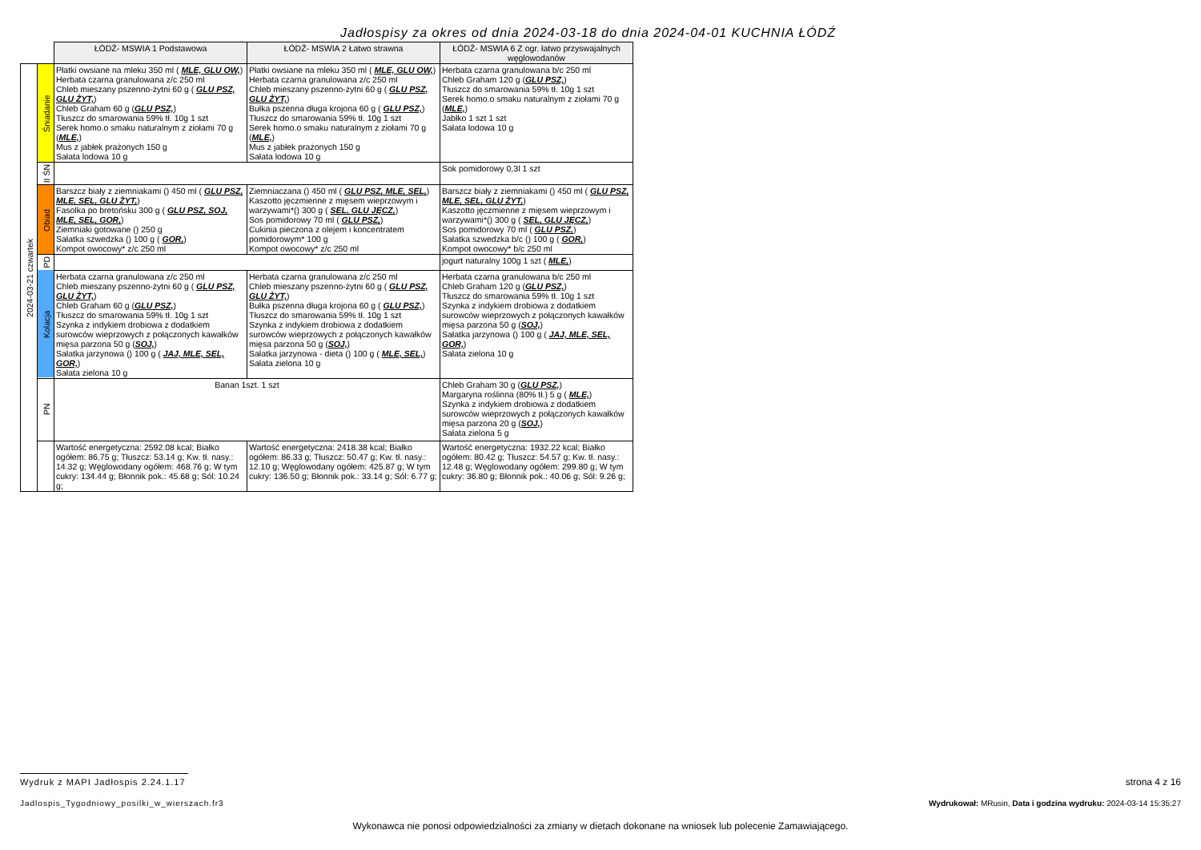Jadłospisy za okres od dnia 2024-03-18 do dnia 2024-04-01 KUCHNIA ŁÓDŹ
| | | ŁÓDŹ- MSWIA 1 Podstawowa | ŁÓDŹ- MSWIA 2 Łatwo strawna | ŁÓDŹ- MSWIA 6 Z ogr. łatwo przyswajalnych węglowodanów |
| 2024-03-21 czwartek | Śniadanie | Płatki owsiane na mleku 350 ml ( MLE, GLU OW, ) Herbata czarna granulowana z/c 250 ml Chleb mieszany pszenno-żytni 60 g ( GLU PSZ, GLU ŻYT, ) Chleb Graham 60 g ( GLU PSZ, ) Tłuszcz do smarowania 59% tł. 10g 1 szt Serek homo.o smaku naturalnym z ziołami 70 g ( MLE, ) Mus z jabłek prażonych 150 g Sałata lodowa 10 g | Płatki owsiane na mleku 350 ml ( MLE, GLU OW, ) Herbata czarna granulowana z/c 250 ml Chleb mieszany pszenno-żytni 60 g ( GLU PSZ, GLU ŻYT, ) Bułka pszenna długa krojona 60 g ( GLU PSZ, ) Tłuszcz do smarowania 59% tł. 10g 1 szt Serek homo.o smaku naturalnym z ziołami 70 g ( MLE, ) Mus z jabłek prażonych 150 g Sałata lodowa 10 g | Herbata czarna granulowana b/c 250 ml Chleb Graham 120 g ( GLU PSZ, ) Tłuszcz do smarowania 59% tł. 10g 1 szt Serek homo.o smaku naturalnym z ziołami 70 g ( MLE, ) Jabłko 1 szt 1 szt Sałata lodowa 10 g |
| | II ŚN | | | Sok pomidorowy 0,3l 1 szt |
| | Obiad | Barszcz biały z ziemniakami () 450 ml ( GLU PSZ, MLE, SEL, GLU ŻYT, ) Fasolka po bretońsku 300 g ( GLU PSZ, SOJ, MLE, SEL, GOR, ) Ziemniaki gotowane () 250 g Sałatka szwedzka () 100 g ( GOR, ) Kompot owocowy* z/c 250 ml | Ziemniaczana () 450 ml ( GLU PSZ, MLE, SEL, ) Kaszotto jęczmienne z mięsem wieprzowym i warzywami*() 300 g ( SEL, GLU JĘCZ, ) Sos pomidorowy 70 ml ( GLU PSZ, ) Cukinia pieczona z olejem i koncentratem pomidorowym* 100 g Kompot owocowy* z/c 250 ml | Barszcz biały z ziemniakami () 450 ml ( GLU PSZ, MLE, SEL, GLU ŻYT, ) Kaszotto jęczmienne z mięsem wieprzowym i warzywami*() 300 g ( SEL, GLU JĘCZ, ) Sos pomidorowy 70 ml ( GLU PSZ, ) Sałatka szwedzka b/c () 100 g ( GOR, ) Kompot owocowy* b/c 250 ml |
| | PD | | | jogurt naturalny 100g 1 szt ( MLE, ) |
| | Kolacja | Herbata czarna granulowana z/c 250 ml Chleb mieszany pszenno-żytni 60 g ( GLU PSZ, GLU ŻYT, ) Chleb Graham 60 g ( GLU PSZ, ) Tłuszcz do smarowania 59% tł. 10g 1 szt Szynka z indykiem drobiowa z dodatkiem surowców wieprzowych z połączonych kawałków mięsa parzona 50 g ( SOJ, ) Sałatka jarzynowa () 100 g ( JAJ, MLE, SEL, GOR, ) Sałata zielona 10 g | Herbata czarna granulowana z/c 250 ml Chleb mieszany pszenno-żytni 60 g ( GLU PSZ, GLU ŻYT, ) Bułka pszenna długa krojona 60 g ( GLU PSZ, ) Tłuszcz do smarowania 59% tł. 10g 1 szt Szynka z indykiem drobiowa z dodatkiem surowców wieprzowych z połączonych kawałków mięsa parzona 50 g ( SOJ, ) Sałatka jarzynowa - dieta () 100 g ( MLE, SEL, ) Sałata zielona 10 g | Herbata czarna granulowana b/c 250 ml Chleb Graham 120 g ( GLU PSZ, ) Tłuszcz do smarowania 59% tł. 10g 1 szt Szynka z indykiem drobiowa z dodatkiem surowców wieprzowych z połączonych kawałków mięsa parzona 50 g ( SOJ, ) Sałatka jarzynowa () 100 g ( JAJ, MLE, SEL, GOR, ) Sałata zielona 10 g |
| | PN | Banan 1szt. 1 szt | | Chleb Graham 30 g ( GLU PSZ, ) Margaryna roślinna (80% tł.) 5 g ( MLE, ) Szynka z indykiem drobiowa z dodatkiem surowców wieprzowych z połączonych kawałków mięsa parzona 20 g ( SOJ, ) Sałata zielona 5 g |
| | | Wartość energetyczna: 2592.08 kcal; Białko ogółem: 86.75 g; Tłuszcz: 53.14 g; Kw. tł. nasy.: 14.32 g; Węglowodany ogółem: 468.76 g; W tym cukry: 134.44 g; Błonnik pok.: 45.68 g; Sól: 10.24 g; | Wartość energetyczna: 2418.38 kcal; Białko ogółem: 86.33 g; Tłuszcz: 50.47 g; Kw. tł. nasy.: 12.10 g; Węglowodany ogółem: 425.87 g; W tym cukry: 136.50 g; Błonnik pok.: 33.14 g; Sól: 6.77 g; | Wartość energetyczna: 1932.22 kcal; Białko ogółem: 80.42 g; Tłuszcz: 54.57 g; Kw. tł. nasy.: 12.48 g; Węglowodany ogółem: 299.80 g; W tym cukry: 36.80 g; Błonnik pok.: 40.06 g; Sól: 9.26 g; |
Wydruk z MAPI Jadłospis 2.24.1.17
strona 4 z 16
Jadlospis_Tygodniowy_posilki_w_wierszach.fr3
Wydrukował: MRusin, Data i godzina wydruku: 2024-03-14 15:35:27
Wykonawca nie ponosi odpowiedzialności za zmiany w dietach dokonane na wniosek lub polecenie Zamawiającego.